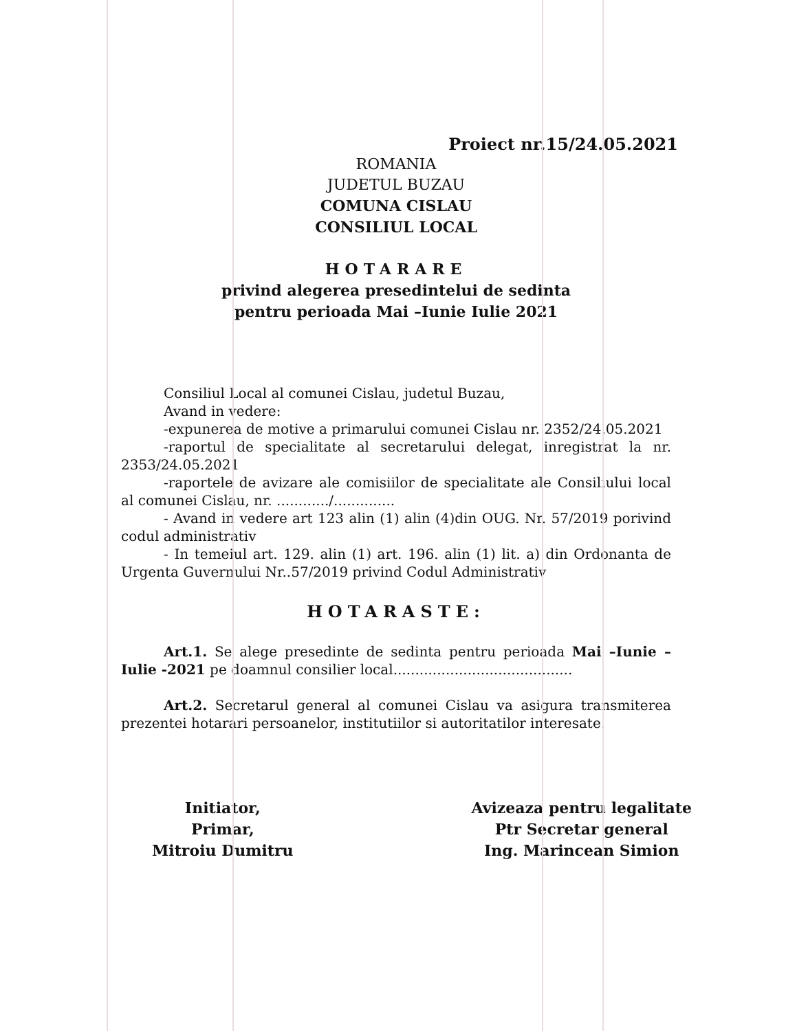Proiect nr.15/24.05.2021
ROMANIA
JUDETUL BUZAU
COMUNA CISLAU
CONSILIUL LOCAL
HOTARARE
privind alegerea presedintelui de sedinta
pentru perioada Mai –Iunie Iulie 2021
Consiliul Local al comunei Cislau, judetul Buzau,
Avand in vedere:
-expunerea de motive a primarului comunei Cislau nr. 2352/24.05.2021
-raportul de specialitate al secretarului delegat, inregistrat la nr. 2353/24.05.2021
-raportele de avizare ale comisiilor de specialitate ale Consiliului local al comunei Cislau, nr. ............/..............
- Avand in vedere art 123 alin (1) alin (4)din OUG. Nr. 57/2019 porivind codul administrativ
- In temeiul art. 129. alin (1) art. 196. alin (1) lit. a) din Ordonanta de Urgenta Guvernului Nr..57/2019 privind Codul Administrativ
HOTARASTE:
Art.1. Se alege presedinte de sedinta pentru perioada Mai –Iunie – Iulie -2021 pe doamnul consilier local.........................................
Art.2. Secretarul general al comunei Cislau va asigura transmiterea prezentei hotarari persoanelor, institutiilor si autoritatilor interesate.
Initiator,
Primar,
Mitroiu Dumitru
Avizeaza pentru legalitate
Ptr Secretar general
Ing. Marincean Simion